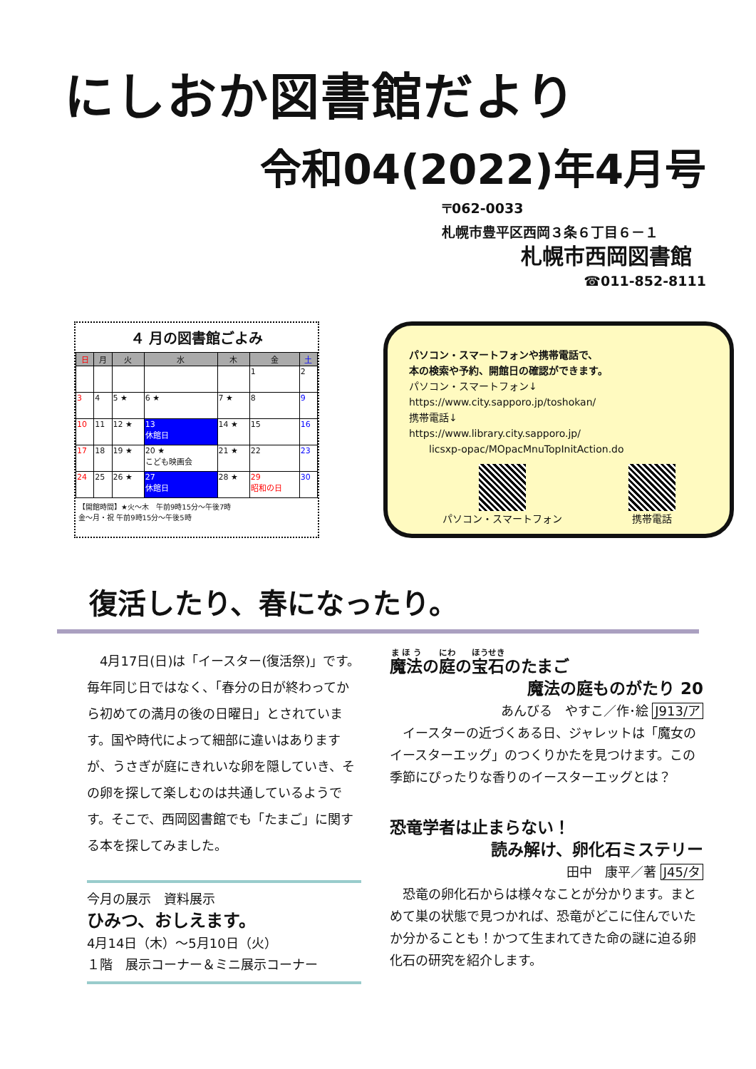にしおか図書館だより
令和04(2022)年4月号
〒062-0033
札幌市豊平区西岡３条６丁目６－１
札幌市西岡図書館
☎011-852-8111
４ 月の図書館ごよみ
| 日 | 月 | 火 | 水 | 木 | 金 | 土 |
| --- | --- | --- | --- | --- | --- | --- |
| | | | | | 1 | 2 |
| 3 | 4 | 5 ★ | 6 ★ | 7 ★ | 8 | 9 |
| 10 | 11 | 12 ★ | 13 休館日 | 14 ★ | 15 | 16 |
| 17 | 18 | 19 ★ | 20 ★ こども映画会 | 21 ★ | 22 | 23 |
| 24 | 25 | 26 ★ | 27 休館日 | 28 ★ | 29 昭和の日 | 30 |
【開館時間】★火～木　午前9時15分～午後7時
金～月・祝 午前9時15分～午後5時
パソコン・スマートフォンや携帯電話で、
本の検索や予約、開館日の確認ができます。
パソコン・スマートフォン↓
https://www.city.sapporo.jp/toshokan/
携帯電話↓
https://www.library.city.sapporo.jp/
　　licsxp-opac/MOpacMnuTopInitAction.do
パソコン・スマートフォン 携帯電話
復活したり、春になったり。
　4月17日(日)は「イースター(復活祭)」です。毎年同じ日ではなく、「春分の日が終わってから初めての満月の後の日曜日」とされています。国や時代によって細部に違いはありますが、うさぎが庭にきれいな卵を隠していき、その卵を探して楽しむのは共通しているようです。そこで、西岡図書館でも「たまご」に関する本を探してみました。
今月の展示　資料展示
ひみつ、おしえます。
4月14日（木）～5月10日（火）
１階　展示コーナー＆ミニ展示コーナー
魔法の庭の宝石のたまご
魔法の庭ものがたり 20
あんびる　やすこ／作･絵 J913/ア
　イースターの近づくある日、ジャレットは「魔女のイースターエッグ」のつくりかたを見つけます。この季節にぴったりな香りのイースターエッグとは？
恐竜学者は止まらない！
読み解け、卵化石ミステリー
田中　康平／著 J45/タ
　恐竜の卵化石からは様々なことが分かります。まとめて巣の状態で見つかれば、恐竜がどこに住んでいたか分かることも！かつて生まれてきた命の謎に迫る卵化石の研究を紹介します。